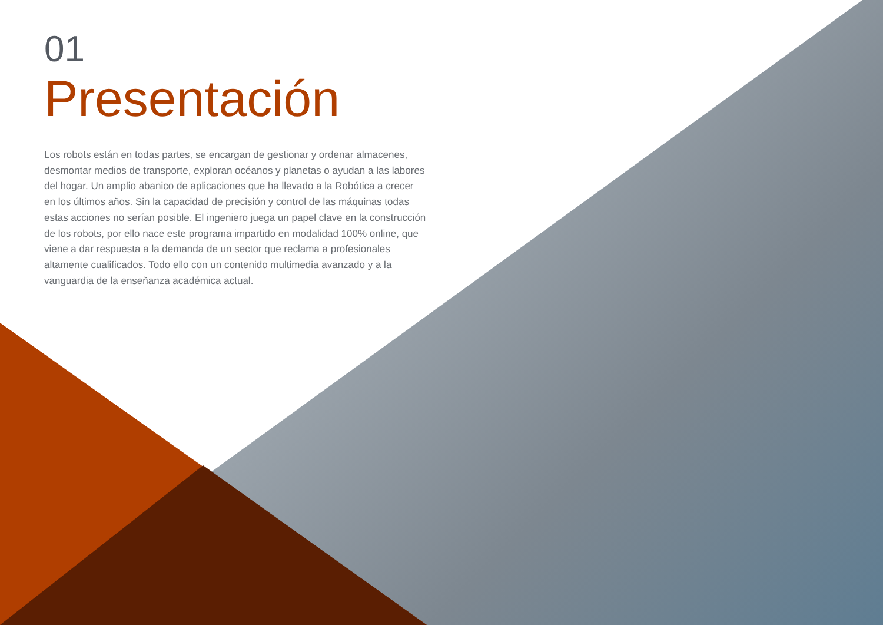01
Presentación
Los robots están en todas partes, se encargan de gestionar y ordenar almacenes, desmontar medios de transporte, exploran océanos y planetas o ayudan a las labores del hogar. Un amplio abanico de aplicaciones que ha llevado a la Robótica a crecer en los últimos años. Sin la capacidad de precisión y control de las máquinas todas estas acciones no serían posible. El ingeniero juega un papel clave en la construcción de los robots, por ello nace este programa impartido en modalidad 100% online, que viene a dar respuesta a la demanda de un sector que reclama a profesionales altamente cualificados. Todo ello con un contenido multimedia avanzado y a la vanguardia de la enseñanza académica actual.